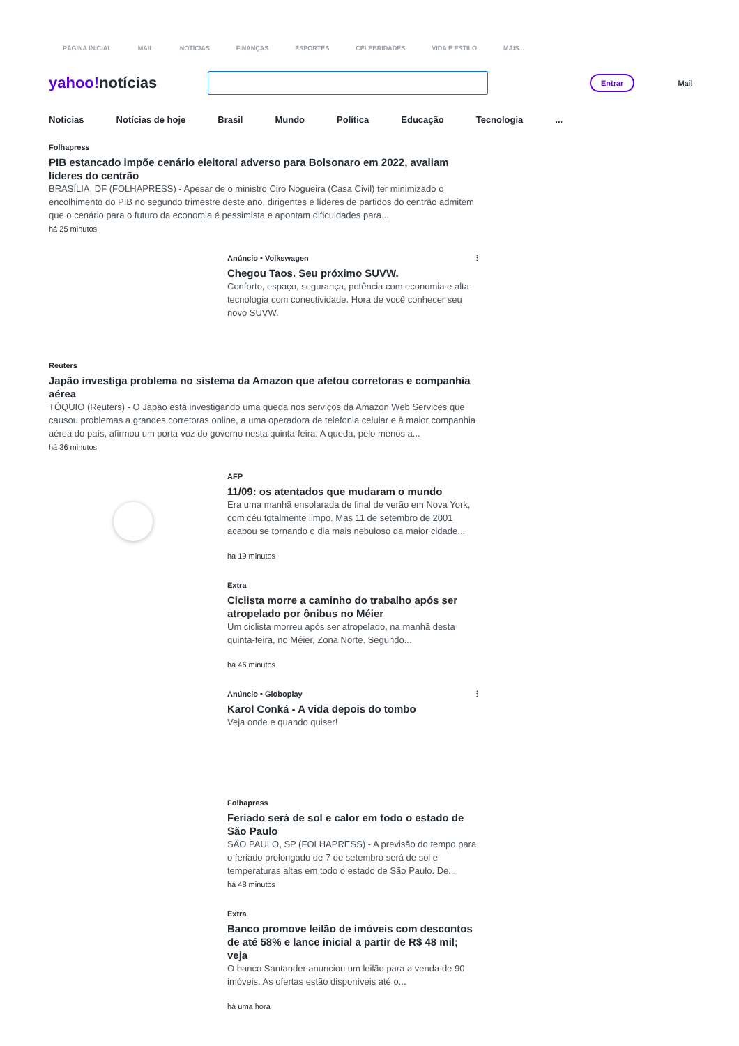PÁGINA INICIAL MAIL NOTÍCIAS FINANÇAS ESPORTES CELEBRIDADES VIDA E ESTILO MAIS...
yahoo!notícias
Entrar
Mail
Noticias Notícias de hoje Brasil Mundo Política Educação Tecnologia...
Folhapress
PIB estancado impõe cenário eleitoral adverso para Bolsonaro em 2022, avaliam líderes do centrão
BRASÍLIA, DF (FOLHAPRESS) - Apesar de o ministro Ciro Nogueira (Casa Civil) ter minimizado o encolhimento do PIB no segundo trimestre deste ano, dirigentes e líderes de partidos do centrão admitem que o cenário para o futuro da economia é pessimista e apontam dificuldades para...
há 25 minutos
Anúncio • Volkswagen ⋮
Chegou Taos. Seu próximo SUVW.
Conforto, espaço, segurança, potência com economia e alta tecnologia com conectividade. Hora de você conhecer seu novo SUVW.
Reuters
Japão investiga problema no sistema da Amazon que afetou corretoras e companhia aérea
TÓQUIO (Reuters) - O Japão está investigando uma queda nos serviços da Amazon Web Services que causou problemas a grandes corretoras online, a uma operadora de telefonia celular e à maior companhia aérea do país, afirmou um porta-voz do governo nesta quinta-feira. A queda, pelo menos a...
há 36 minutos
AFP
11/09: os atentados que mudaram o mundo
Era uma manhã ensolarada de final de verão em Nova York, com céu totalmente limpo. Mas 11 de setembro de 2001 acabou se tornando o dia mais nebuloso da maior cidade...
há 19 minutos
Extra
Ciclista morre a caminho do trabalho após ser atropelado por ônibus no Méier
Um ciclista morreu após ser atropelado, na manhã desta quinta-feira, no Méier, Zona Norte. Segundo...
há 46 minutos
Anúncio • Globoplay ⋮
Karol Conká - A vida depois do tombo
Veja onde e quando quiser!
Folhapress
Feriado será de sol e calor em todo o estado de São Paulo
SÃO PAULO, SP (FOLHAPRESS) - A previsão do tempo para o feriado prolongado de 7 de setembro será de sol e temperaturas altas em todo o estado de São Paulo. De...
há 48 minutos
Extra
Banco promove leilão de imóveis com descontos de até 58% e lance inicial a partir de R$ 48 mil; veja
O banco Santander anunciou um leilão para a venda de 90 imóveis. As ofertas estão disponíveis até o...
há uma hora